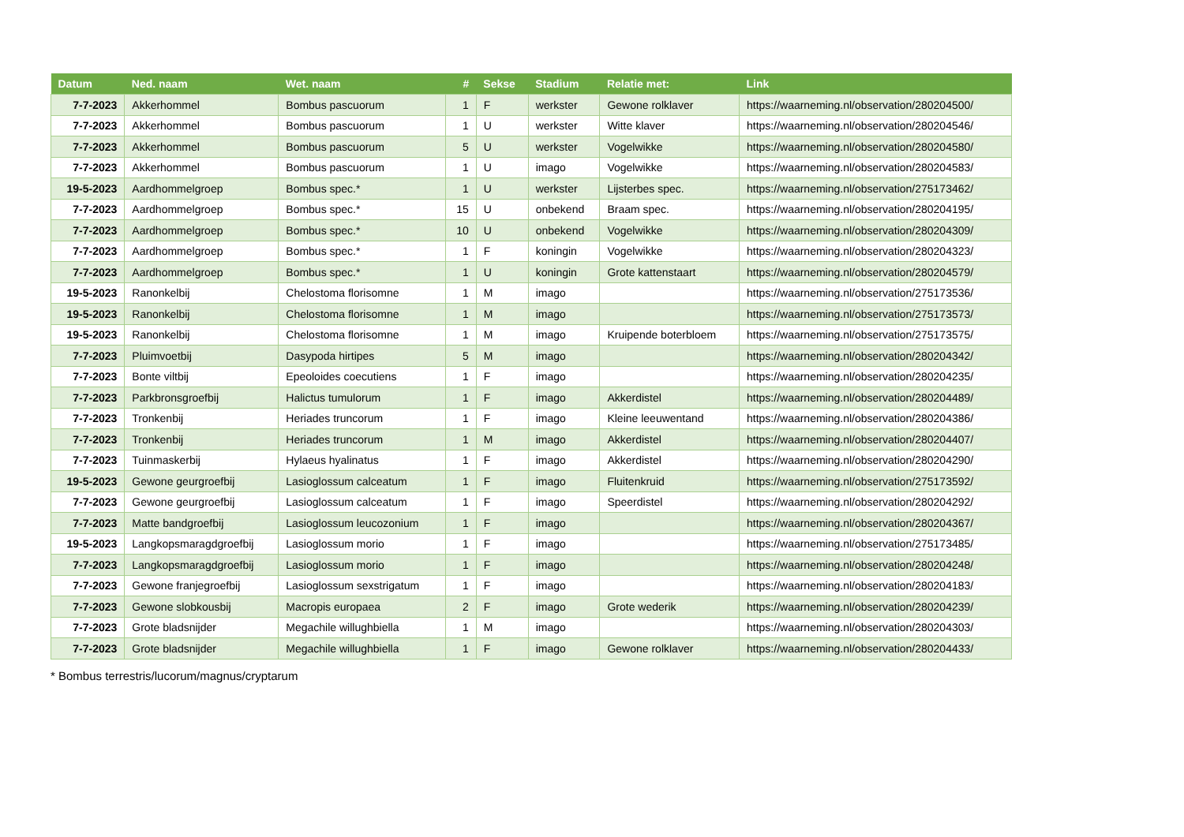| Datum | Ned. naam | Wet. naam | # | Sekse | Stadium | Relatie met: | Link |
| --- | --- | --- | --- | --- | --- | --- | --- |
| 7-7-2023 | Akkerhommel | Bombus pascuorum | 1 | F | werkster | Gewone rolklaver | https://waarneming.nl/observation/280204500/ |
| 7-7-2023 | Akkerhommel | Bombus pascuorum | 1 | U | werkster | Witte klaver | https://waarneming.nl/observation/280204546/ |
| 7-7-2023 | Akkerhommel | Bombus pascuorum | 5 | U | werkster | Vogelwikke | https://waarneming.nl/observation/280204580/ |
| 7-7-2023 | Akkerhommel | Bombus pascuorum | 1 | U | imago | Vogelwikke | https://waarneming.nl/observation/280204583/ |
| 19-5-2023 | Aardhommelgroep | Bombus spec.* | 1 | U | werkster | Lijsterbes spec. | https://waarneming.nl/observation/275173462/ |
| 7-7-2023 | Aardhommelgroep | Bombus spec.* | 15 | U | onbekend | Braam spec. | https://waarneming.nl/observation/280204195/ |
| 7-7-2023 | Aardhommelgroep | Bombus spec.* | 10 | U | onbekend | Vogelwikke | https://waarneming.nl/observation/280204309/ |
| 7-7-2023 | Aardhommelgroep | Bombus spec.* | 1 | F | koningin | Vogelwikke | https://waarneming.nl/observation/280204323/ |
| 7-7-2023 | Aardhommelgroep | Bombus spec.* | 1 | U | koningin | Grote kattenstaart | https://waarneming.nl/observation/280204579/ |
| 19-5-2023 | Ranonkelbij | Chelostoma florisomne | 1 | M | imago | | https://waarneming.nl/observation/275173536/ |
| 19-5-2023 | Ranonkelbij | Chelostoma florisomne | 1 | M | imago | | https://waarneming.nl/observation/275173573/ |
| 19-5-2023 | Ranonkelbij | Chelostoma florisomne | 1 | M | imago | Kruipende boterbloem | https://waarneming.nl/observation/275173575/ |
| 7-7-2023 | Pluimvoetbij | Dasypoda hirtipes | 5 | M | imago | | https://waarneming.nl/observation/280204342/ |
| 7-7-2023 | Bonte viltbij | Epeoloides coecutiens | 1 | F | imago | | https://waarneming.nl/observation/280204235/ |
| 7-7-2023 | Parkbronsgroefbij | Halictus tumulorum | 1 | F | imago | Akkerdistel | https://waarneming.nl/observation/280204489/ |
| 7-7-2023 | Tronkenbij | Heriades truncorum | 1 | F | imago | Kleine leeuwentand | https://waarneming.nl/observation/280204386/ |
| 7-7-2023 | Tronkenbij | Heriades truncorum | 1 | M | imago | Akkerdistel | https://waarneming.nl/observation/280204407/ |
| 7-7-2023 | Tuinmaskerbij | Hylaeus hyalinatus | 1 | F | imago | Akkerdistel | https://waarneming.nl/observation/280204290/ |
| 19-5-2023 | Gewone geurgroefbij | Lasioglossum calceatum | 1 | F | imago | Fluitenkruid | https://waarneming.nl/observation/275173592/ |
| 7-7-2023 | Gewone geurgroefbij | Lasioglossum calceatum | 1 | F | imago | Speerdistel | https://waarneming.nl/observation/280204292/ |
| 7-7-2023 | Matte bandgroefbij | Lasioglossum leucozonium | 1 | F | imago | | https://waarneming.nl/observation/280204367/ |
| 19-5-2023 | Langkopsmaragdgroefbij | Lasioglossum morio | 1 | F | imago | | https://waarneming.nl/observation/275173485/ |
| 7-7-2023 | Langkopsmaragdgroefbij | Lasioglossum morio | 1 | F | imago | | https://waarneming.nl/observation/280204248/ |
| 7-7-2023 | Gewone franjegroefbij | Lasioglossum sexstrigatum | 1 | F | imago | | https://waarneming.nl/observation/280204183/ |
| 7-7-2023 | Gewone slobkousbij | Macropis europaea | 2 | F | imago | Grote wederik | https://waarneming.nl/observation/280204239/ |
| 7-7-2023 | Grote bladsnijder | Megachile willughbiella | 1 | M | imago | | https://waarneming.nl/observation/280204303/ |
| 7-7-2023 | Grote bladsnijder | Megachile willughbiella | 1 | F | imago | Gewone rolklaver | https://waarneming.nl/observation/280204433/ |
* Bombus terrestris/lucorum/magnus/cryptarum